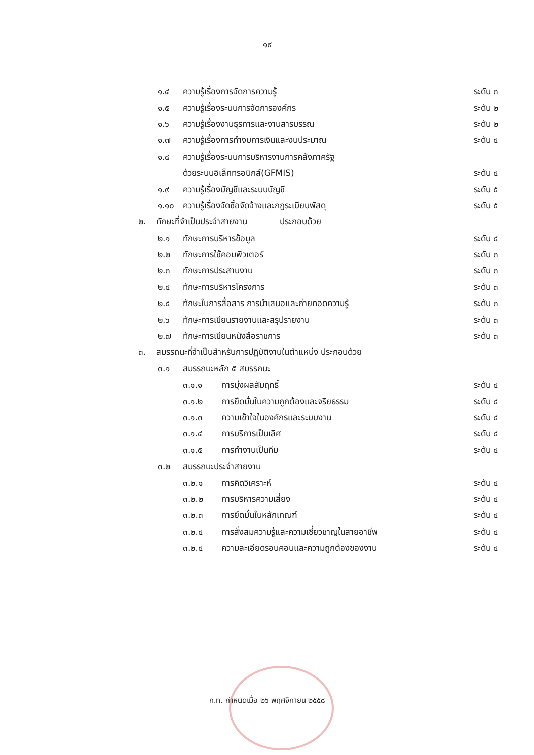๑๙
๑.๔ ความรู้เรื่องการจัดการความรู้ ระดับ ๓
๑.๕ ความรู้เรื่องระบบการจัดการองค์กร ระดับ ๒
๑.๖ ความรู้เรื่องงานธุรการและงานสารบรรณ ระดับ ๒
๑.๗ ความรู้เรื่องการทำงบการเงินและงบประมาณ ระดับ ๕
๑.๘ ความรู้เรื่องระบบการบริหารงานการคลังภาครัฐ
ด้วยระบบอิเล็กทรอนิกส์(GFMIS) ระดับ ๔
๑.๙ ความรู้เรื่องบัญชีและระบบบัญชี ระดับ ๕
๑.๑๐ ความรู้เรื่องจัดซื้อจัดจ้างและกฎระเบียบพัสดุ ระดับ ๕
๒. ทักษะที่จำเป็นประจำสายงาน ประกอบด้วย
๒.๑ ทักษะการบริหารข้อมูล ระดับ ๔
๒.๒ ทักษะการใช้คอมพิวเตอร์ ระดับ ๓
๒.๓ ทักษะการประสานงาน ระดับ ๓
๒.๔ ทักษะการบริหารโครงการ ระดับ ๓
๒.๕ ทักษะในการสื่อสาร การนำเสนอและถ่ายทอดความรู้ ระดับ ๓
๒.๖ ทักษะการเขียนรายงานและสรุปรายงาน ระดับ ๓
๒.๗ ทักษะการเขียนหนังสือราชการ ระดับ ๓
๓. สมรรถนะที่จำเป็นสำหรับการปฏิบัติงานในตำแหน่ง ประกอบด้วย
๓.๑ สมรรถนะหลัก ๕ สมรรถนะ
๓.๑.๑ การมุ่งผลสัมฤทธิ์ ระดับ ๔
๓.๑.๒ การยึดมั่นในความถูกต้องและจริยธรรม ระดับ ๔
๓.๑.๓ ความเข้าใจในองค์กรและระบบงาน ระดับ ๔
๓.๑.๔ การบริการเป็นเลิศ ระดับ ๔
๓.๑.๕ การทำงานเป็นทีม ระดับ ๔
๓.๒ สมรรถนะประจำสายงาน
๓.๒.๑ การคิดวิเคราะห์ ระดับ ๔
๓.๒.๒ การบริหารความเสี่ยง ระดับ ๔
๓.๒.๓ การยึดมั่นในหลักเกณฑ์ ระดับ ๔
๓.๒.๔ การสั่งสมความรู้และความเชี่ยวชาญในสายอาชีพ ระดับ ๔
๓.๒.๕ ความละเอียดรอบคอบและความถูกต้องของงาน ระดับ ๔
ก.ท. กำหนดเมื่อ ๒๖ พฤศจิกายน ๒๕๕๘